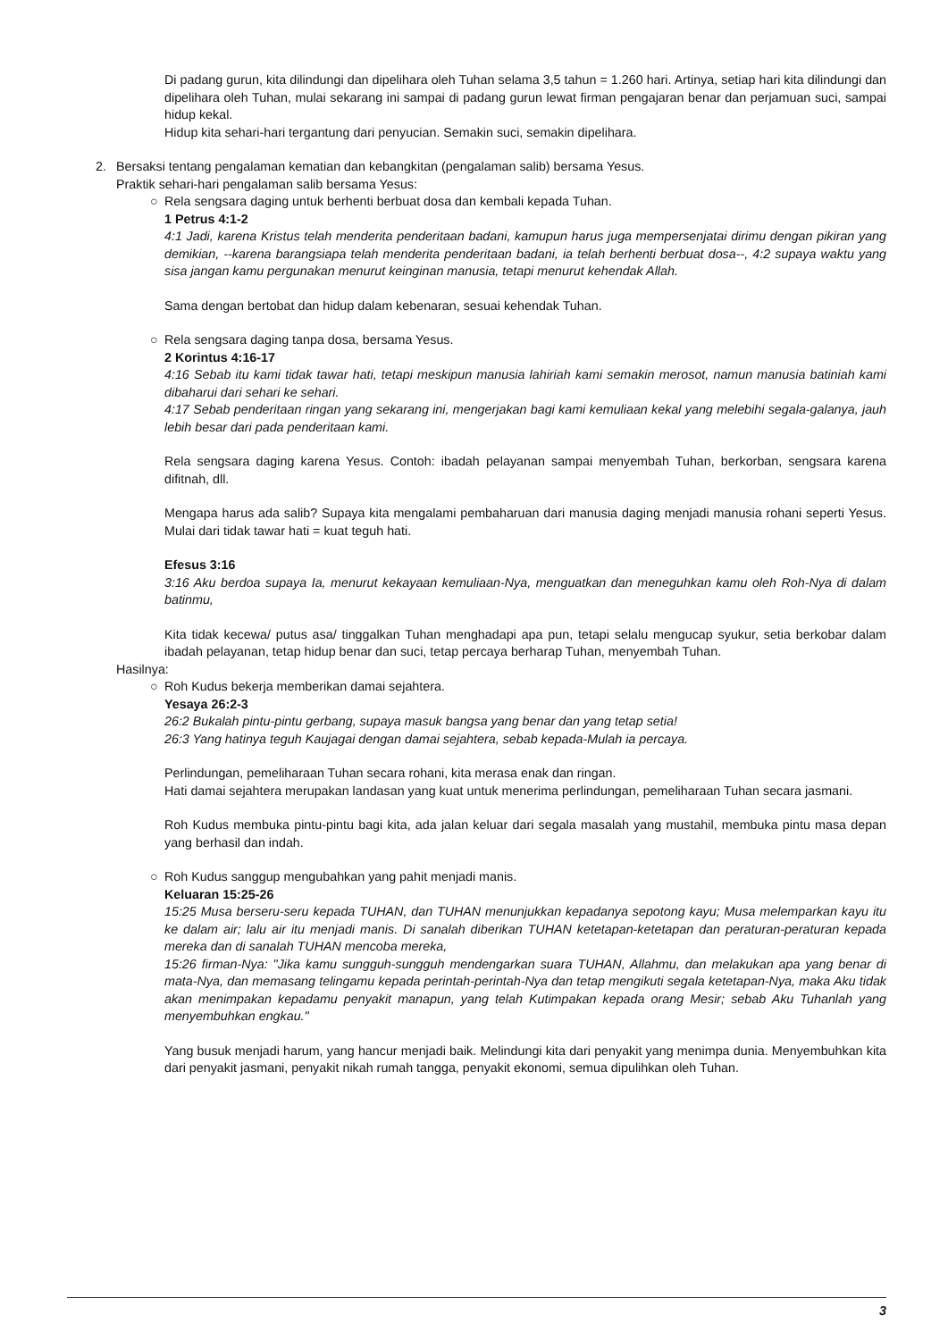Di padang gurun, kita dilindungi dan dipelihara oleh Tuhan selama 3,5 tahun = 1.260 hari. Artinya, setiap hari kita dilindungi dan dipelihara oleh Tuhan, mulai sekarang ini sampai di padang gurun lewat firman pengajaran benar dan perjamuan suci, sampai hidup kekal.
Hidup kita sehari-hari tergantung dari penyucian. Semakin suci, semakin dipelihara.
2. Bersaksi tentang pengalaman kematian dan kebangkitan (pengalaman salib) bersama Yesus.
Praktik sehari-hari pengalaman salib bersama Yesus:
○ Rela sengsara daging untuk berhenti berbuat dosa dan kembali kepada Tuhan.
1 Petrus 4:1-2
4:1 Jadi, karena Kristus telah menderita penderitaan badani, kamupun harus juga mempersenjatai dirimu dengan pikiran yang demikian, --karena barangsiapa telah menderita penderitaan badani, ia telah berhenti berbuat dosa--, 4:2 supaya waktu yang sisa jangan kamu pergunakan menurut keinginan manusia, tetapi menurut kehendak Allah.
Sama dengan bertobat dan hidup dalam kebenaran, sesuai kehendak Tuhan.
○ Rela sengsara daging tanpa dosa, bersama Yesus.
2 Korintus 4:16-17
4:16 Sebab itu kami tidak tawar hati, tetapi meskipun manusia lahiriah kami semakin merosot, namun manusia batiniah kami dibaharui dari sehari ke sehari.
4:17 Sebab penderitaan ringan yang sekarang ini, mengerjakan bagi kami kemuliaan kekal yang melebihi segala-galanya, jauh lebih besar dari pada penderitaan kami.
Rela sengsara daging karena Yesus. Contoh: ibadah pelayanan sampai menyembah Tuhan, berkorban, sengsara karena difitnah, dll.
Mengapa harus ada salib? Supaya kita mengalami pembaharuan dari manusia daging menjadi manusia rohani seperti Yesus. Mulai dari tidak tawar hati = kuat teguh hati.
Efesus 3:16
3:16 Aku berdoa supaya Ia, menurut kekayaan kemuliaan-Nya, menguatkan dan meneguhkan kamu oleh Roh-Nya di dalam batinmu,
Kita tidak kecewa/ putus asa/ tinggalkan Tuhan menghadapi apa pun, tetapi selalu mengucap syukur, setia berkobar dalam ibadah pelayanan, tetap hidup benar dan suci, tetap percaya berharap Tuhan, menyembah Tuhan.
Hasilnya:
○ Roh Kudus bekerja memberikan damai sejahtera.
Yesaya 26:2-3
26:2 Bukalah pintu-pintu gerbang, supaya masuk bangsa yang benar dan yang tetap setia!
26:3 Yang hatinya teguh Kaujagai dengan damai sejahtera, sebab kepada-Mulah ia percaya.
Perlindungan, pemeliharaan Tuhan secara rohani, kita merasa enak dan ringan.
Hati damai sejahtera merupakan landasan yang kuat untuk menerima perlindungan, pemeliharaan Tuhan secara jasmani.
Roh Kudus membuka pintu-pintu bagi kita, ada jalan keluar dari segala masalah yang mustahil, membuka pintu masa depan yang berhasil dan indah.
○ Roh Kudus sanggup mengubahkan yang pahit menjadi manis.
Keluaran 15:25-26
15:25 Musa berseru-seru kepada TUHAN, dan TUHAN menunjukkan kepadanya sepotong kayu; Musa melemparkan kayu itu ke dalam air; lalu air itu menjadi manis. Di sanalah diberikan TUHAN ketetapan-ketetapan dan peraturan-peraturan kepada mereka dan di sanalah TUHAN mencoba mereka,
15:26 firman-Nya: "Jika kamu sungguh-sungguh mendengarkan suara TUHAN, Allahmu, dan melakukan apa yang benar di mata-Nya, dan memasang telingamu kepada perintah-perintah-Nya dan tetap mengikuti segala ketetapan-Nya, maka Aku tidak akan menimpakan kepadamu penyakit manapun, yang telah Kutimpakan kepada orang Mesir; sebab Aku Tuhanlah yang menyembuhkan engkau."
Yang busuk menjadi harum, yang hancur menjadi baik. Melindungi kita dari penyakit yang menimpa dunia. Menyembuhkan kita dari penyakit jasmani, penyakit nikah rumah tangga, penyakit ekonomi, semua dipulihkan oleh Tuhan.
3